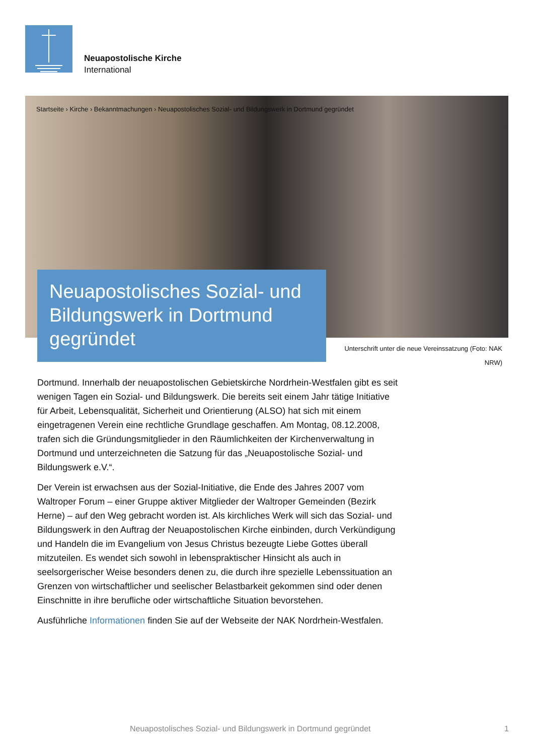Neuapostolische Kirche
International
Startseite › Kirche › Bekanntmachungen › Neuapostolisches Sozial- und Bildungswerk in Dortmund gegründet
Neuapostolisches Sozial- und Bildungswerk in Dortmund gegründet
Unterschrift unter die neue Vereinssatzung (Foto: NAK NRW)
Dortmund. Innerhalb der neuapostolischen Gebietskirche Nordrhein-Westfalen gibt es seit wenigen Tagen ein Sozial- und Bildungswerk. Die bereits seit einem Jahr tätige Initiative für Arbeit, Lebensqualität, Sicherheit und Orientierung (ALSO) hat sich mit einem eingetragenen Verein eine rechtliche Grundlage geschaffen. Am Montag, 08.12.2008, trafen sich die Gründungsmitglieder in den Räumlichkeiten der Kirchenverwaltung in Dortmund und unterzeichneten die Satzung für das „Neuapostolische Sozial- und Bildungswerk e.V.“.
Der Verein ist erwachsen aus der Sozial-Initiative, die Ende des Jahres 2007 vom Waltroper Forum – einer Gruppe aktiver Mitglieder der Waltroper Gemeinden (Bezirk Herne) – auf den Weg gebracht worden ist. Als kirchliches Werk will sich das Sozial- und Bildungswerk in den Auftrag der Neuapostolischen Kirche einbinden, durch Verkündigung und Handeln die im Evangelium von Jesus Christus bezeugte Liebe Gottes überall mitzuteilen. Es wendet sich sowohl in lebenspraktischer Hinsicht als auch in seelsorgerischer Weise besonders denen zu, die durch ihre spezielle Lebenssituation an Grenzen von wirtschaftlicher und seelischer Belastbarkeit gekommen sind oder denen Einschnitte in ihre berufliche oder wirtschaftliche Situation bevorstehen.
Ausführliche Informationen finden Sie auf der Webseite der NAK Nordrhein-Westfalen.
Neuapostolisches Sozial- und Bildungswerk in Dortmund gegründet
1